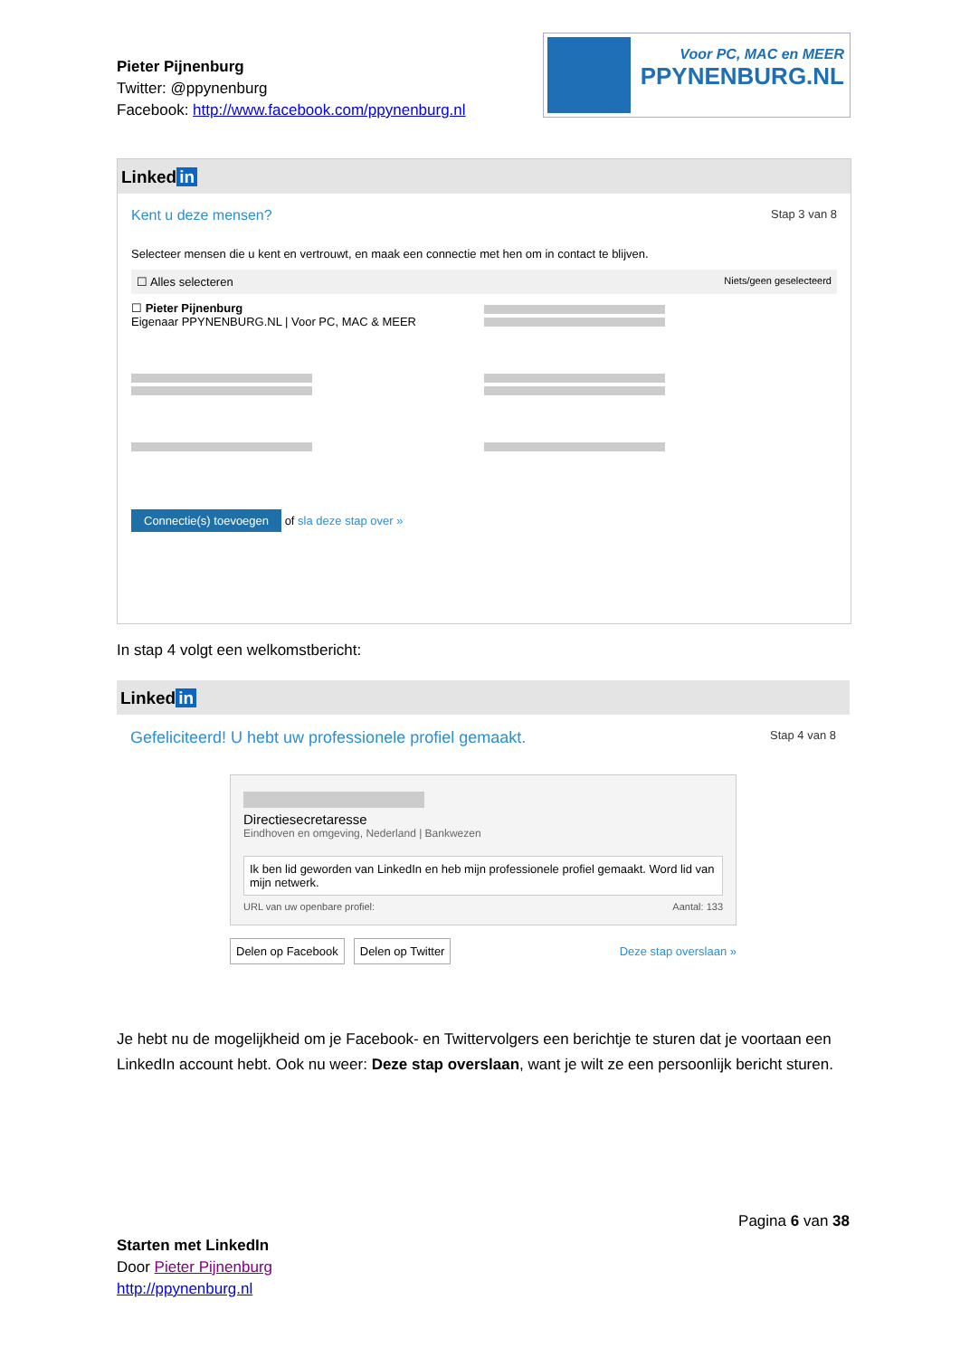Pieter Pijnenburg
Twitter: @ppynenburg
Facebook: http://www.facebook.com/ppynenburg.nl
Voor PC, MAC en MEER
PPYNENBURG.NL
Linked in
Kent u deze mensen? Stap 3 van 8
Selecteer mensen die u kent en vertrouwt, en maak een connectie met hen om in contact te blijven.
☐ Alles selecteren Niets/geen geselecteerd
☐ Pieter Pijnenburg
Eigenaar PPYNENBURG.NL | Voor PC, MAC & MEER
Connectie(s) toevoegen of sla deze stap over »
In stap 4 volgt een welkomstbericht:
Linked in
Gefeliciteerd! U hebt uw professionele profiel gemaakt. Stap 4 van 8
Directiesecretaresse
Eindhoven en omgeving, Nederland | Bankwezen
Ik ben lid geworden van LinkedIn en heb mijn professionele profiel gemaakt. Word lid van mijn netwerk.
URL van uw openbare profiel: Aantal: 133
Delen op Facebook Delen op Twitter Deze stap overslaan »
Je hebt nu de mogelijkheid om je Facebook- en Twittervolgers een berichtje te sturen dat je voortaan een LinkedIn account hebt. Ook nu weer: Deze stap overslaan, want je wilt ze een persoonlijk bericht sturen.
Pagina 6 van 38
Starten met LinkedIn
Door Pieter Pijnenburg
http://ppynenburg.nl